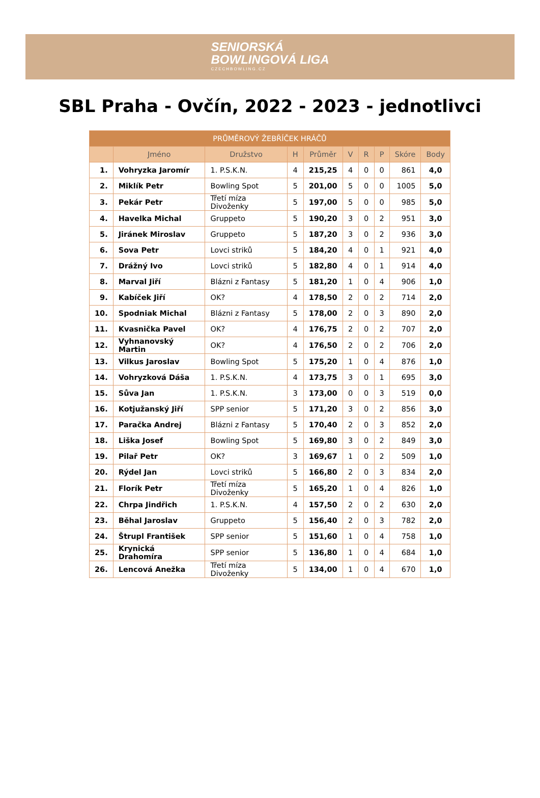SENIORSKÁ
BOWLINGOVÁ LIGA CZECHBOWLING.CZ
SBL Praha - Ovčín, 2022 - 2023 - jednotlivci
| PRŮMĚROVÝ ŽEBŘÍČEK HRÁČŮ | | | | | | | | | |
| --- | --- | --- | --- | --- | --- | --- | --- | --- | --- |
| | Jméno | Družstvo | H | Průměr | V | R | P | Skóre | Body |
| 1. | Vohryzka Jaromír | 1. P.S.K.N. | 4 | 215,25 | 4 | 0 | 0 | 861 | 4,0 |
| 2. | Miklík Petr | Bowling Spot | 5 | 201,00 | 5 | 0 | 0 | 1005 | 5,0 |
| 3. | Pekár Petr | Třetí míza Divoženky | 5 | 197,00 | 5 | 0 | 0 | 985 | 5,0 |
| 4. | Havelka Michal | Gruppeto | 5 | 190,20 | 3 | 0 | 2 | 951 | 3,0 |
| 5. | Jiránek Miroslav | Gruppeto | 5 | 187,20 | 3 | 0 | 2 | 936 | 3,0 |
| 6. | Sova Petr | Lovci striků | 5 | 184,20 | 4 | 0 | 1 | 921 | 4,0 |
| 7. | Drážný Ivo | Lovci striků | 5 | 182,80 | 4 | 0 | 1 | 914 | 4,0 |
| 8. | Marval Jiří | Blázni z Fantasy | 5 | 181,20 | 1 | 0 | 4 | 906 | 1,0 |
| 9. | Kabíček Jiří | OK? | 4 | 178,50 | 2 | 0 | 2 | 714 | 2,0 |
| 10. | Spodniak Michal | Blázni z Fantasy | 5 | 178,00 | 2 | 0 | 3 | 890 | 2,0 |
| 11. | Kvasnička Pavel | OK? | 4 | 176,75 | 2 | 0 | 2 | 707 | 2,0 |
| 12. | Vyhnanovský Martin | OK? | 4 | 176,50 | 2 | 0 | 2 | 706 | 2,0 |
| 13. | Vilkus Jaroslav | Bowling Spot | 5 | 175,20 | 1 | 0 | 4 | 876 | 1,0 |
| 14. | Vohryzková Dáša | 1. P.S.K.N. | 4 | 173,75 | 3 | 0 | 1 | 695 | 3,0 |
| 15. | Sůva Jan | 1. P.S.K.N. | 3 | 173,00 | 0 | 0 | 3 | 519 | 0,0 |
| 16. | Kotjužanský Jiří | SPP senior | 5 | 171,20 | 3 | 0 | 2 | 856 | 3,0 |
| 17. | Paračka Andrej | Blázni z Fantasy | 5 | 170,40 | 2 | 0 | 3 | 852 | 2,0 |
| 18. | Liška Josef | Bowling Spot | 5 | 169,80 | 3 | 0 | 2 | 849 | 3,0 |
| 19. | Pilař Petr | OK? | 3 | 169,67 | 1 | 0 | 2 | 509 | 1,0 |
| 20. | Rýdel Jan | Lovci striků | 5 | 166,80 | 2 | 0 | 3 | 834 | 2,0 |
| 21. | Florík Petr | Třetí míza Divoženky | 5 | 165,20 | 1 | 0 | 4 | 826 | 1,0 |
| 22. | Chrpa Jindřich | 1. P.S.K.N. | 4 | 157,50 | 2 | 0 | 2 | 630 | 2,0 |
| 23. | Běhal Jaroslav | Gruppeto | 5 | 156,40 | 2 | 0 | 3 | 782 | 2,0 |
| 24. | Štrupl František | SPP senior | 5 | 151,60 | 1 | 0 | 4 | 758 | 1,0 |
| 25. | Krynická Drahomíra | SPP senior | 5 | 136,80 | 1 | 0 | 4 | 684 | 1,0 |
| 26. | Lencová Anežka | Třetí míza Divoženky | 5 | 134,00 | 1 | 0 | 4 | 670 | 1,0 |